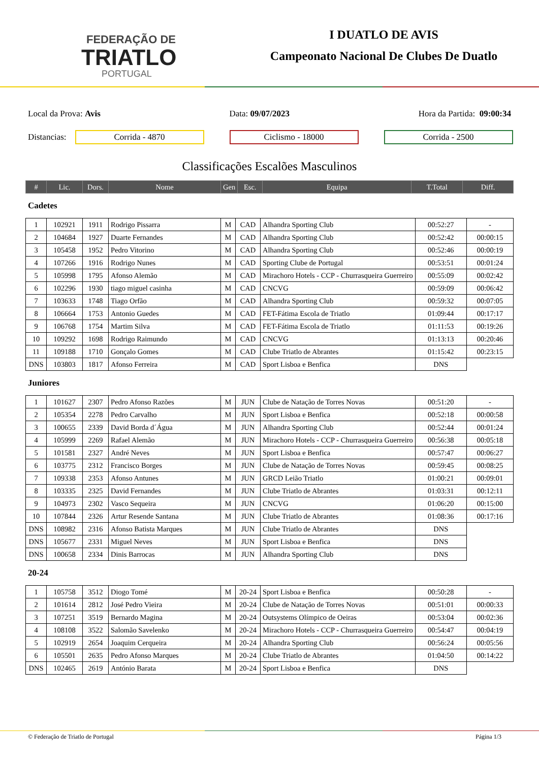FEDERAÇÃO DE
TRIATLO
PORTUGAL
I DUATLO DE AVIS
Campeonato Nacional De Clubes De Duatlo
Local da Prova: Avis Data: 09/07/2023 Hora da Partida: 09:00:34
Distancias:
Corrida - 4870 Ciclismo - 18000 Corrida - 2500
Classificações Escalões Masculinos
| # | Lic. | Dors. | Nome | Gen | Esc. | Equipa | T.Total | Diff. |
| --- | --- | --- | --- | --- | --- | --- | --- | --- |
Cadetes
| 1 | 102921 | 1911 | Rodrigo Pissarra | M | CAD | Alhandra Sporting Club | 00:52:27 | - |
| 2 | 104684 | 1927 | Duarte Fernandes | M | CAD | Alhandra Sporting Club | 00:52:42 | 00:00:15 |
| 3 | 105458 | 1952 | Pedro Vitorino | M | CAD | Alhandra Sporting Club | 00:52:46 | 00:00:19 |
| 4 | 107266 | 1916 | Rodrigo Nunes | M | CAD | Sporting Clube de Portugal | 00:53:51 | 00:01:24 |
| 5 | 105998 | 1795 | Afonso Alemão | M | CAD | Mirachoro Hotels - CCP - Churrasqueira Guerreiro | 00:55:09 | 00:02:42 |
| 6 | 102296 | 1930 | tiago miguel casinha | M | CAD | CNCVG | 00:59:09 | 00:06:42 |
| 7 | 103633 | 1748 | Tiago Orfão | M | CAD | Alhandra Sporting Club | 00:59:32 | 00:07:05 |
| 8 | 106664 | 1753 | Antonio Guedes | M | CAD | FET-Fátima Escola de Triatlo | 01:09:44 | 00:17:17 |
| 9 | 106768 | 1754 | Martim Silva | M | CAD | FET-Fátima Escola de Triatlo | 01:11:53 | 00:19:26 |
| 10 | 109292 | 1698 | Rodrigo Raimundo | M | CAD | CNCVG | 01:13:13 | 00:20:46 |
| 11 | 109188 | 1710 | Gonçalo Gomes | M | CAD | Clube Triatlo de Abrantes | 01:15:42 | 00:23:15 |
| DNS | 103803 | 1817 | Afonso Ferreira | M | CAD | Sport Lisboa e Benfica | DNS | |
Juniores
| 1 | 101627 | 2307 | Pedro Afonso Razões | M | JUN | Clube de Natação de Torres Novas | 00:51:20 | - |
| 2 | 105354 | 2278 | Pedro Carvalho | M | JUN | Sport Lisboa e Benfica | 00:52:18 | 00:00:58 |
| 3 | 100655 | 2339 | David Borda d´Água | M | JUN | Alhandra Sporting Club | 00:52:44 | 00:01:24 |
| 4 | 105999 | 2269 | Rafael Alemão | M | JUN | Mirachoro Hotels - CCP - Churrasqueira Guerreiro | 00:56:38 | 00:05:18 |
| 5 | 101581 | 2327 | André Neves | M | JUN | Sport Lisboa e Benfica | 00:57:47 | 00:06:27 |
| 6 | 103775 | 2312 | Francisco Borges | M | JUN | Clube de Natação de Torres Novas | 00:59:45 | 00:08:25 |
| 7 | 109338 | 2353 | Afonso Antunes | M | JUN | GRCD Leião Triatlo | 01:00:21 | 00:09:01 |
| 8 | 103335 | 2325 | David Fernandes | M | JUN | Clube Triatlo de Abrantes | 01:03:31 | 00:12:11 |
| 9 | 104973 | 2302 | Vasco Sequeira | M | JUN | CNCVG | 01:06:20 | 00:15:00 |
| 10 | 107844 | 2326 | Artur Resende Santana | M | JUN | Clube Triatlo de Abrantes | 01:08:36 | 00:17:16 |
| DNS | 108982 | 2316 | Afonso Batista Marques | M | JUN | Clube Triatlo de Abrantes | DNS | |
| DNS | 105677 | 2331 | Miguel Neves | M | JUN | Sport Lisboa e Benfica | DNS | |
| DNS | 100658 | 2334 | Dinis Barrocas | M | JUN | Alhandra Sporting Club | DNS | |
20-24
| 1 | 105758 | 3512 | Diogo Tomé | M | 20-24 | Sport Lisboa e Benfica | 00:50:28 | - |
| 2 | 101614 | 2812 | José Pedro Vieira | M | 20-24 | Clube de Natação de Torres Novas | 00:51:01 | 00:00:33 |
| 3 | 107251 | 3519 | Bernardo Magina | M | 20-24 | Outsystems Olímpico de Oeiras | 00:53:04 | 00:02:36 |
| 4 | 108108 | 3522 | Salomão Savelenko | M | 20-24 | Mirachoro Hotels - CCP - Churrasqueira Guerreiro | 00:54:47 | 00:04:19 |
| 5 | 102919 | 2654 | Joaquim Cerqueira | M | 20-24 | Alhandra Sporting Club | 00:56:24 | 00:05:56 |
| 6 | 105501 | 2635 | Pedro Afonso Marques | M | 20-24 | Clube Triatlo de Abrantes | 01:04:50 | 00:14:22 |
| DNS | 102465 | 2619 | António Barata | M | 20-24 | Sport Lisboa e Benfica | DNS | |
© Federação de Triatlo de Portugal Página 1/3